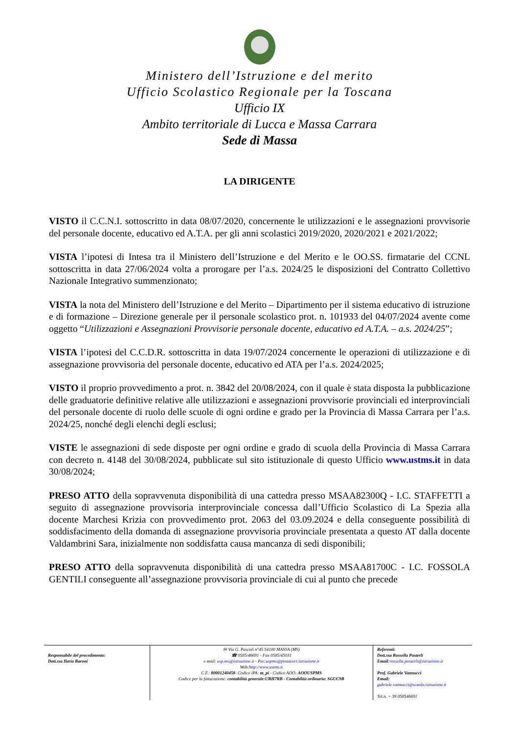Ministero dell’Istruzione e del merito
Ufficio Scolastico Regionale per la Toscana
Ufficio IX
Ambito territoriale di Lucca e Massa Carrara
Sede di Massa
LA DIRIGENTE
VISTO il C.C.N.I. sottoscritto in data 08/07/2020, concernente le utilizzazioni e le assegnazioni provvisorie del personale docente, educativo ed A.T.A. per gli anni scolastici 2019/2020, 2020/2021 e 2021/2022;
VISTA l’ipotesi di Intesa tra il Ministero dell’Istruzione e del Merito e le OO.SS. firmatarie del CCNL sottoscritta in data 27/06/2024 volta a prorogare per l’a.s. 2024/25 le disposizioni del Contratto Collettivo Nazionale Integrativo summenzionato;
VISTA la nota del Ministero dell’Istruzione e del Merito – Dipartimento per il sistema educativo di istruzione e di formazione – Direzione generale per il personale scolastico prot. n. 101933 del 04/07/2024 avente come oggetto “Utilizzazioni e Assegnazioni Provvisorie personale docente, educativo ed A.T.A. – a.s. 2024/25”;
VISTA l’ipotesi del C.C.D.R. sottoscritta in data 19/07/2024 concernente le operazioni di utilizzazione e di assegnazione provvisoria del personale docente, educativo ed ATA per l’a.s. 2024/2025;
VISTO il proprio provvedimento a prot. n. 3842 del 20/08/2024, con il quale è stata disposta la pubblicazione delle graduatorie definitive relative alle utilizzazioni e assegnazioni provvisorie provinciali ed interprovinciali del personale docente di ruolo delle scuole di ogni ordine e grado per la Provincia di Massa Carrara per l’a.s. 2024/25, nonché degli elenchi degli esclusi;
VISTE le assegnazioni di sede disposte per ogni ordine e grado di scuola della Provincia di Massa Carrara con decreto n. 4148 del 30/08/2024, pubblicate sul sito istituzionale di questo Ufficio www.ustms.it in data 30/08/2024;
PRESO ATTO della sopravvenuta disponibilità di una cattedra presso MSAA82300Q - I.C. STAFFETTI a seguito di assegnazione provvisoria interprovinciale concessa dall’Ufficio Scolastico di La Spezia alla docente Marchesi Krizia con provvedimento prot. 2063 del 03.09.2024 e della conseguente possibilità di soddisfacimento della domanda di assegnazione provvisoria provinciale presentata a questo AT dalla docente Valdambrini Sara, inizialmente non soddisfatta causa mancanza di sedi disponibili;
PRESO ATTO della sopravvenuta disponibilità di una cattedra presso MSAA81700C - I.C. FOSSOLA GENTILI conseguente all’assegnazione provvisoria provinciale di cui al punto che precede
| Responsabile del procedimento: Dott.ssa Ilaria Baroni | ✉ Via G. Pascoli n°45 54100 MASSA (MS) ☎ 0585/46691 - Fax 0585/45031 e mail: usp.ms@istruzione.it - Pec: uspms@postacert.istruzione.it Web: http://www.ustms.it C.F.: 80001240458 - Codice iPA: m_pi - Codice AOO: AOOUSPMS Codice per la fatturazione: contabilità generale:URH7RB - Contabilità ordinaria: SGUC9B | Referenti: Dott.ssa Rossella Posterli Email : rossella.posterli@istruzione.it Prof. Gabriele Vannucci Email: gabriele.vannucci@scuola.istruzione.it Tel.n. + 39 058546691 |